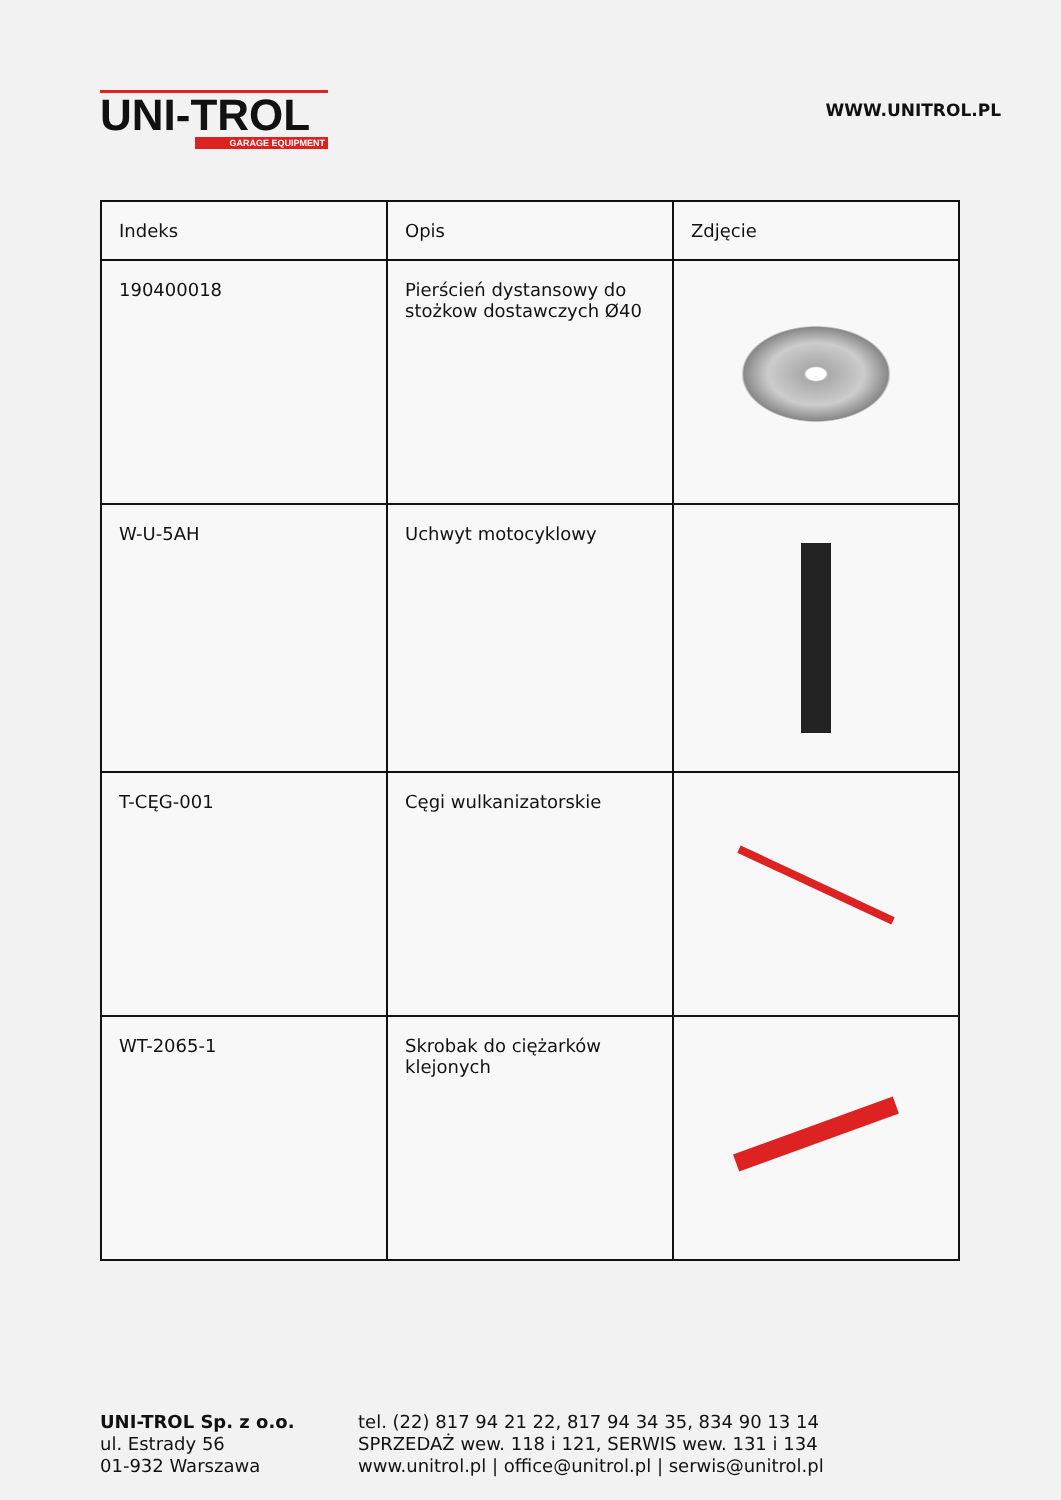UNI-TROL
GARAGE EQUIPMENT
WWW.UNITROL.PL
| Indeks | Opis | Zdjęcie |
| --- | --- | --- |
| 190400018 | Pierścień dystansowy do stożkow dostawczych Ø40 | |
| W-U-5AH | Uchwyt motocyklowy | |
| T-CĘG-001 | Cęgi wulkanizatorskie | |
| WT-2065-1 | Skrobak do ciężarków klejonych | |
UNI-TROL Sp. z o.o.
ul. Estrady 56
01-932 Warszawa
tel. (22) 817 94 21 22, 817 94 34 35, 834 90 13 14
SPRZEDAŻ wew. 118 i 121, SERWIS wew. 131 i 134
www.unitrol.pl | office@unitrol.pl | serwis@unitrol.pl